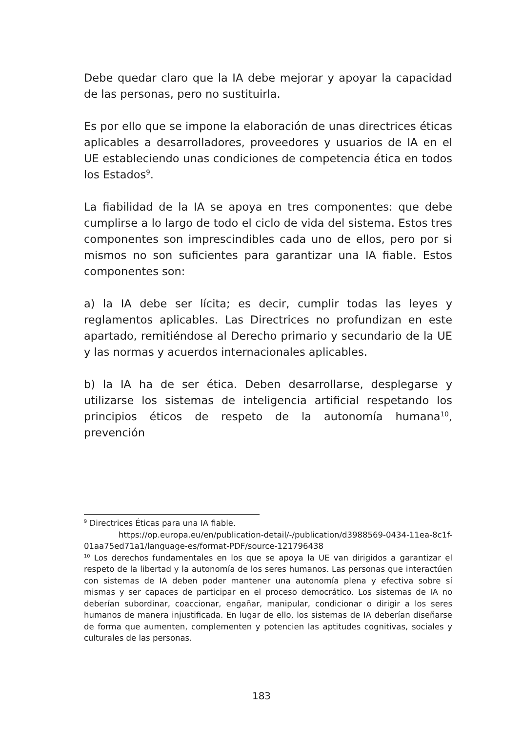Debe quedar claro que la IA debe mejorar y apoyar la capacidad de las personas, pero no sustituirla.
Es por ello que se impone la elaboración de unas directrices éticas aplicables a desarrolladores, proveedores y usuarios de IA en el UE estableciendo unas condiciones de competencia ética en todos los Estados<sup>9</sup>.
La fiabilidad de la IA se apoya en tres componentes: que debe cumplirse a lo largo de todo el ciclo de vida del sistema. Estos tres componentes son imprescindibles cada uno de ellos, pero por si mismos no son suficientes para garantizar una IA fiable. Estos componentes son:
a) la IA debe ser lícita; es decir, cumplir todas las leyes y reglamentos aplicables. Las Directrices no profundizan en este apartado, remitiéndose al Derecho primario y secundario de la UE y las normas y acuerdos internacionales aplicables.
b) la IA ha de ser ética. Deben desarrollarse, desplegarse y utilizarse los sistemas de inteligencia artificial respetando los principios éticos de respeto de la autonomía humana<sup>10</sup>, prevención
<sup>9</sup> Directrices Éticas para una IA fiable.
https://op.europa.eu/en/publication-detail/-/publication/d3988569-0434-11ea-8c1f-01aa75ed71a1/language-es/format-PDF/source-121796438
<sup>10</sup> Los derechos fundamentales en los que se apoya la UE van dirigidos a garantizar el respeto de la libertad y la autonomía de los seres humanos. Las personas que interactúen con sistemas de IA deben poder mantener una autonomía plena y efectiva sobre sí mismas y ser capaces de participar en el proceso democrático. Los sistemas de IA no deberían subordinar, coaccionar, engañar, manipular, condicionar o dirigir a los seres humanos de manera injustificada. En lugar de ello, los sistemas de IA deberían diseñarse de forma que aumenten, complementen y potencien las aptitudes cognitivas, sociales y culturales de las personas.
183